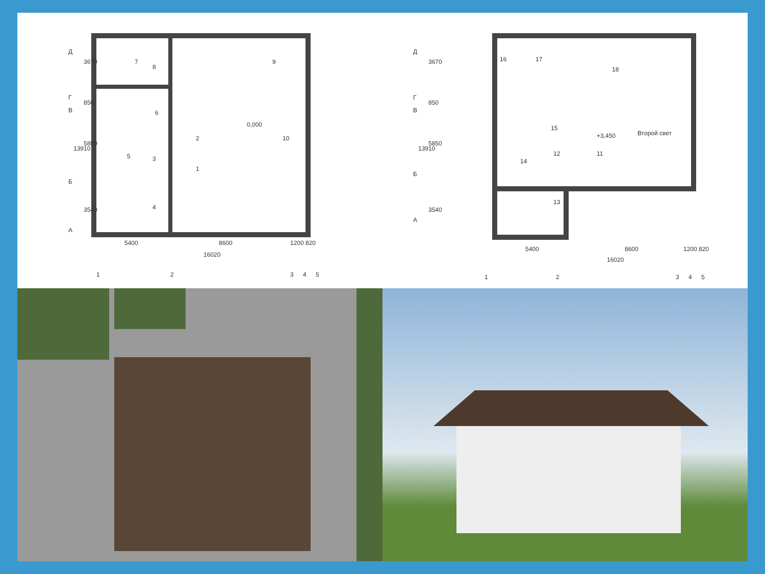5400
8600
1200
820
16020
0,000
Д
Г
В
Б
А
3670
850
5850
13910
3540
7
8
9
6
2
10
5
3
1
4
1
2
3
4
5
5400
8600
1200
820
16020
+3,450
Второй свет
Д
Г
В
Б
А
3670
850
5850
13910
3540
16
17
18
15
14
12
11
13
1
2
3
4
5